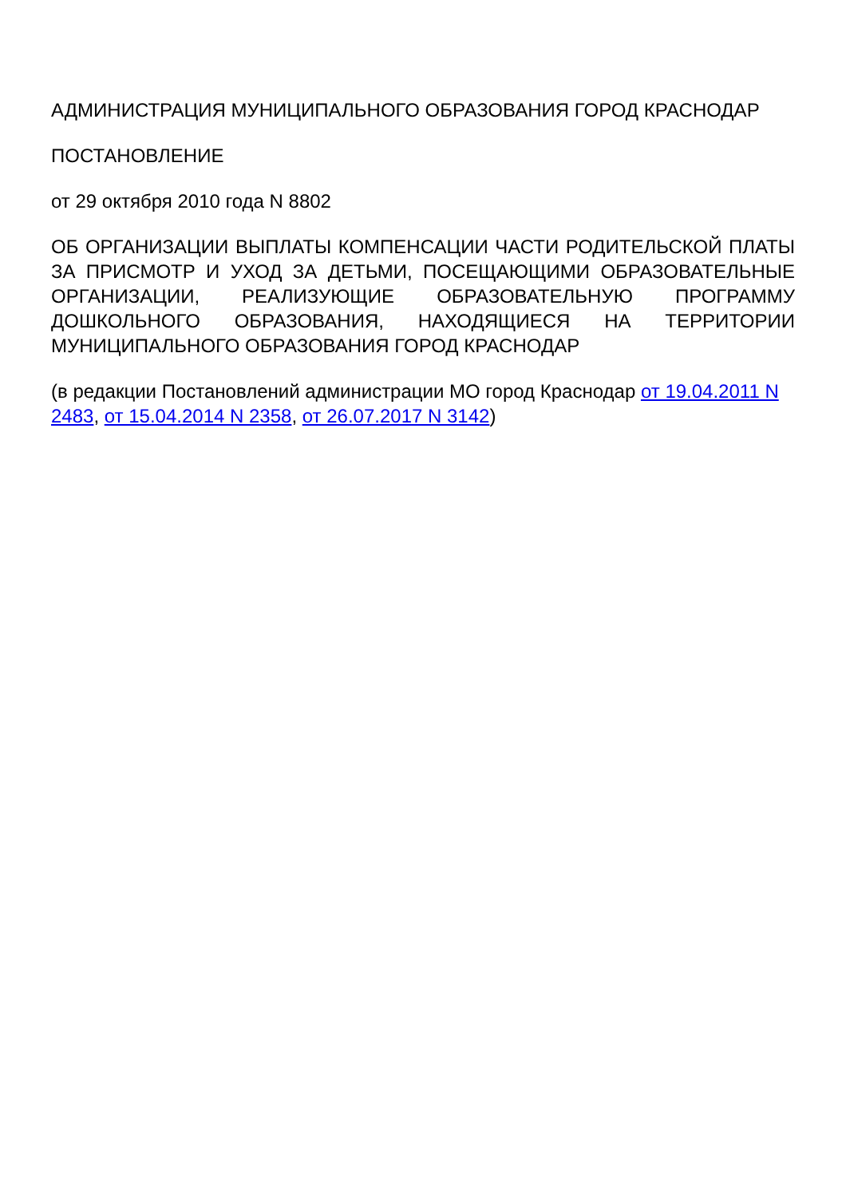АДМИНИСТРАЦИЯ МУНИЦИПАЛЬНОГО ОБРАЗОВАНИЯ ГОРОД КРАСНОДАР
ПОСТАНОВЛЕНИЕ
от 29 октября 2010 года N 8802
ОБ ОРГАНИЗАЦИИ ВЫПЛАТЫ КОМПЕНСАЦИИ ЧАСТИ РОДИТЕЛЬСКОЙ ПЛАТЫ ЗА ПРИСМОТР И УХОД ЗА ДЕТЬМИ, ПОСЕЩАЮЩИМИ ОБРАЗОВАТЕЛЬНЫЕ ОРГАНИЗАЦИИ, РЕАЛИЗУЮЩИЕ ОБРАЗОВАТЕЛЬНУЮ ПРОГРАММУ ДОШКОЛЬНОГО ОБРАЗОВАНИЯ, НАХОДЯЩИЕСЯ НА ТЕРРИТОРИИ МУНИЦИПАЛЬНОГО ОБРАЗОВАНИЯ ГОРОД КРАСНОДАР
(в редакции Постановлений администрации МО город Краснодар от 19.04.2011 N 2483, от 15.04.2014 N 2358, от 26.07.2017 N 3142)